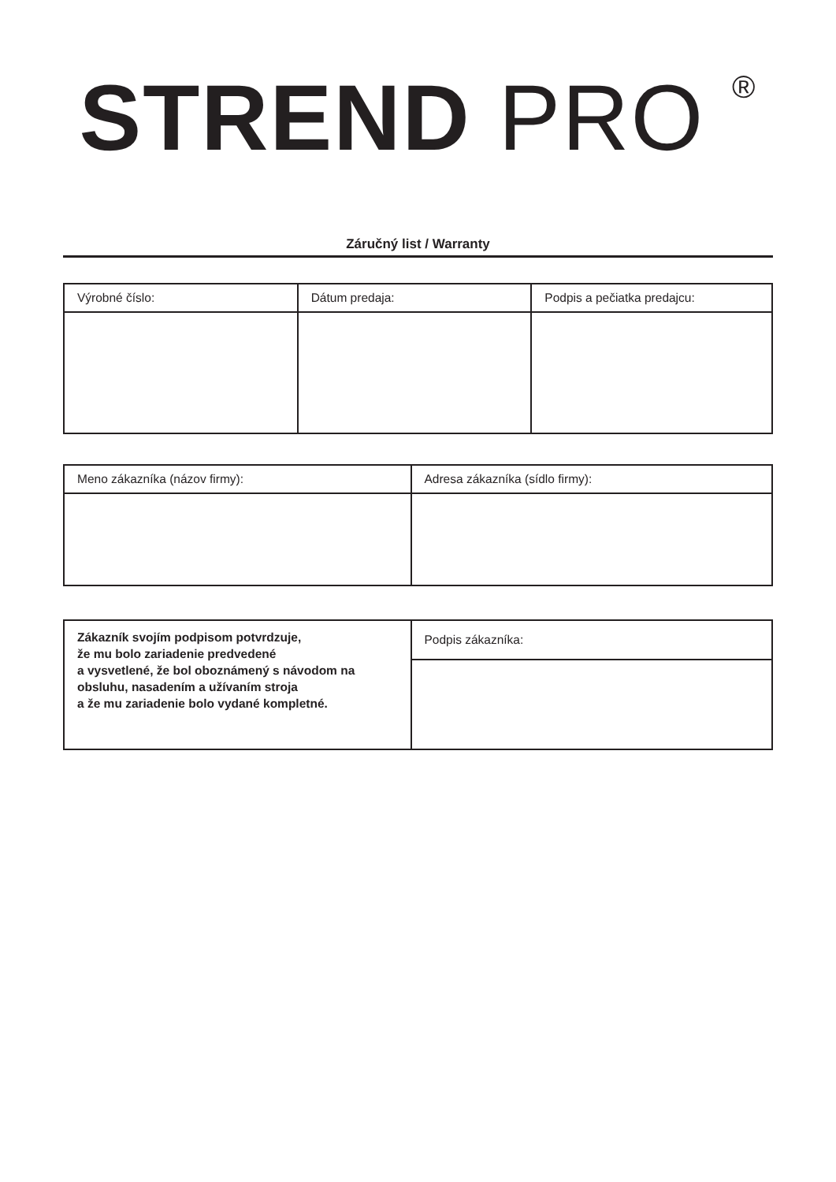STREND PRO <sup>®</sup>
Záručný list / Warranty
| Výrobné číslo: | Dátum predaja: | Podpis a pečiatka predajcu: |
| Meno zákazníka (názov firmy): | Adresa zákazníka (sídlo firmy): |
| Zákazník svojím podpisom potvrdzuje, že mu bolo zariadenie predvedené a vysvetlené, že bol oboznámený s návodom na obsluhu, nasadením a užívaním stroja a že mu zariadenie bolo vydané kompletné. | Podpis zákazníka: |